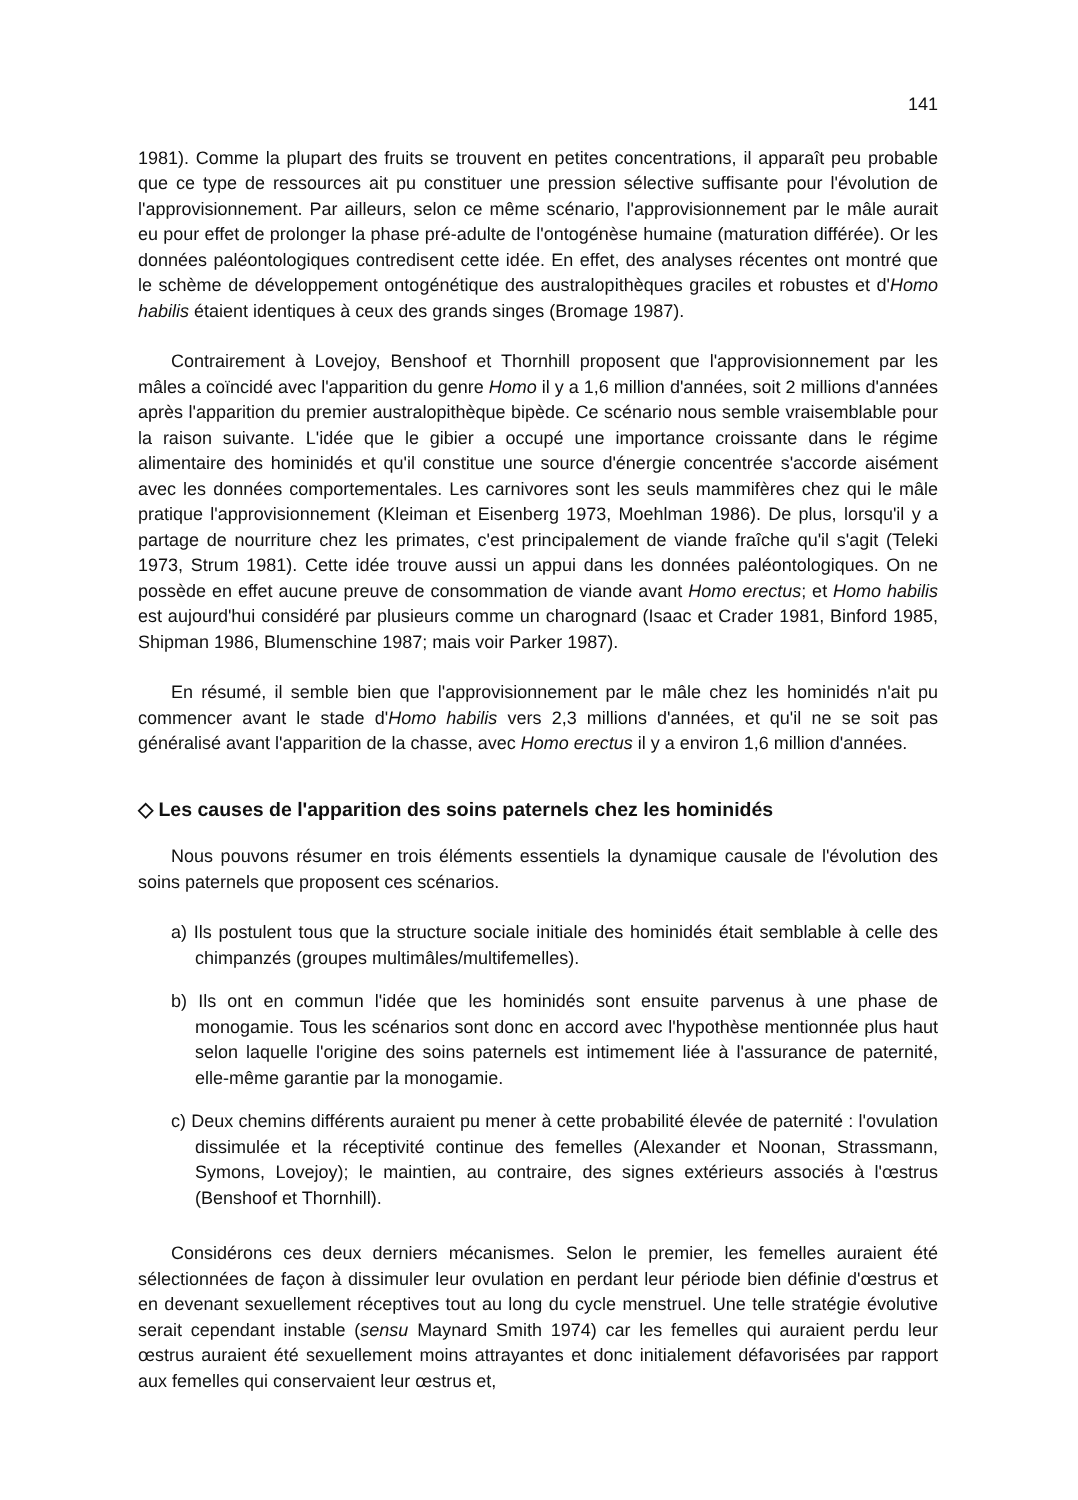141
1981). Comme la plupart des fruits se trouvent en petites concentrations, il apparaît peu probable que ce type de ressources ait pu constituer une pression sélective suffisante pour l'évolution de l'approvisionnement. Par ailleurs, selon ce même scénario, l'approvisionnement par le mâle aurait eu pour effet de prolonger la phase pré-adulte de l'ontogénèse humaine (maturation différée). Or les données paléontologiques contredisent cette idée. En effet, des analyses récentes ont montré que le schème de développement ontogénétique des australopithèques graciles et robustes et d'Homo habilis étaient identiques à ceux des grands singes (Bromage 1987).
Contrairement à Lovejoy, Benshoof et Thornhill proposent que l'approvisionnement par les mâles a coïncidé avec l'apparition du genre Homo il y a 1,6 million d'années, soit 2 millions d'années après l'apparition du premier australopithèque bipède. Ce scénario nous semble vraisemblable pour la raison suivante. L'idée que le gibier a occupé une importance croissante dans le régime alimentaire des hominidés et qu'il constitue une source d'énergie concentrée s'accorde aisément avec les données comportementales. Les carnivores sont les seuls mammifères chez qui le mâle pratique l'approvisionnement (Kleiman et Eisenberg 1973, Moehlman 1986). De plus, lorsqu'il y a partage de nourriture chez les primates, c'est principalement de viande fraîche qu'il s'agit (Teleki 1973, Strum 1981). Cette idée trouve aussi un appui dans les données paléontologiques. On ne possède en effet aucune preuve de consommation de viande avant Homo erectus; et Homo habilis est aujourd'hui considéré par plusieurs comme un charognard (Isaac et Crader 1981, Binford 1985, Shipman 1986, Blumenschine 1987; mais voir Parker 1987).
En résumé, il semble bien que l'approvisionnement par le mâle chez les hominidés n'ait pu commencer avant le stade d'Homo habilis vers 2,3 millions d'années, et qu'il ne se soit pas généralisé avant l'apparition de la chasse, avec Homo erectus il y a environ 1,6 million d'années.
◇ Les causes de l'apparition des soins paternels chez les hominidés
Nous pouvons résumer en trois éléments essentiels la dynamique causale de l'évolution des soins paternels que proposent ces scénarios.
a) Ils postulent tous que la structure sociale initiale des hominidés était semblable à celle des chimpanzés (groupes multimâles/multifemelles).
b) Ils ont en commun l'idée que les hominidés sont ensuite parvenus à une phase de monogamie. Tous les scénarios sont donc en accord avec l'hypothèse mentionnée plus haut selon laquelle l'origine des soins paternels est intimement liée à l'assurance de paternité, elle-même garantie par la monogamie.
c) Deux chemins différents auraient pu mener à cette probabilité élevée de paternité : l'ovulation dissimulée et la réceptivité continue des femelles (Alexander et Noonan, Strassmann, Symons, Lovejoy); le maintien, au contraire, des signes extérieurs associés à l'œstrus (Benshoof et Thornhill).
Considérons ces deux derniers mécanismes. Selon le premier, les femelles auraient été sélectionnées de façon à dissimuler leur ovulation en perdant leur période bien définie d'œstrus et en devenant sexuellement réceptives tout au long du cycle menstruel. Une telle stratégie évolutive serait cependant instable (sensu Maynard Smith 1974) car les femelles qui auraient perdu leur œstrus auraient été sexuellement moins attrayantes et donc initialement défavorisées par rapport aux femelles qui conservaient leur œstrus et,